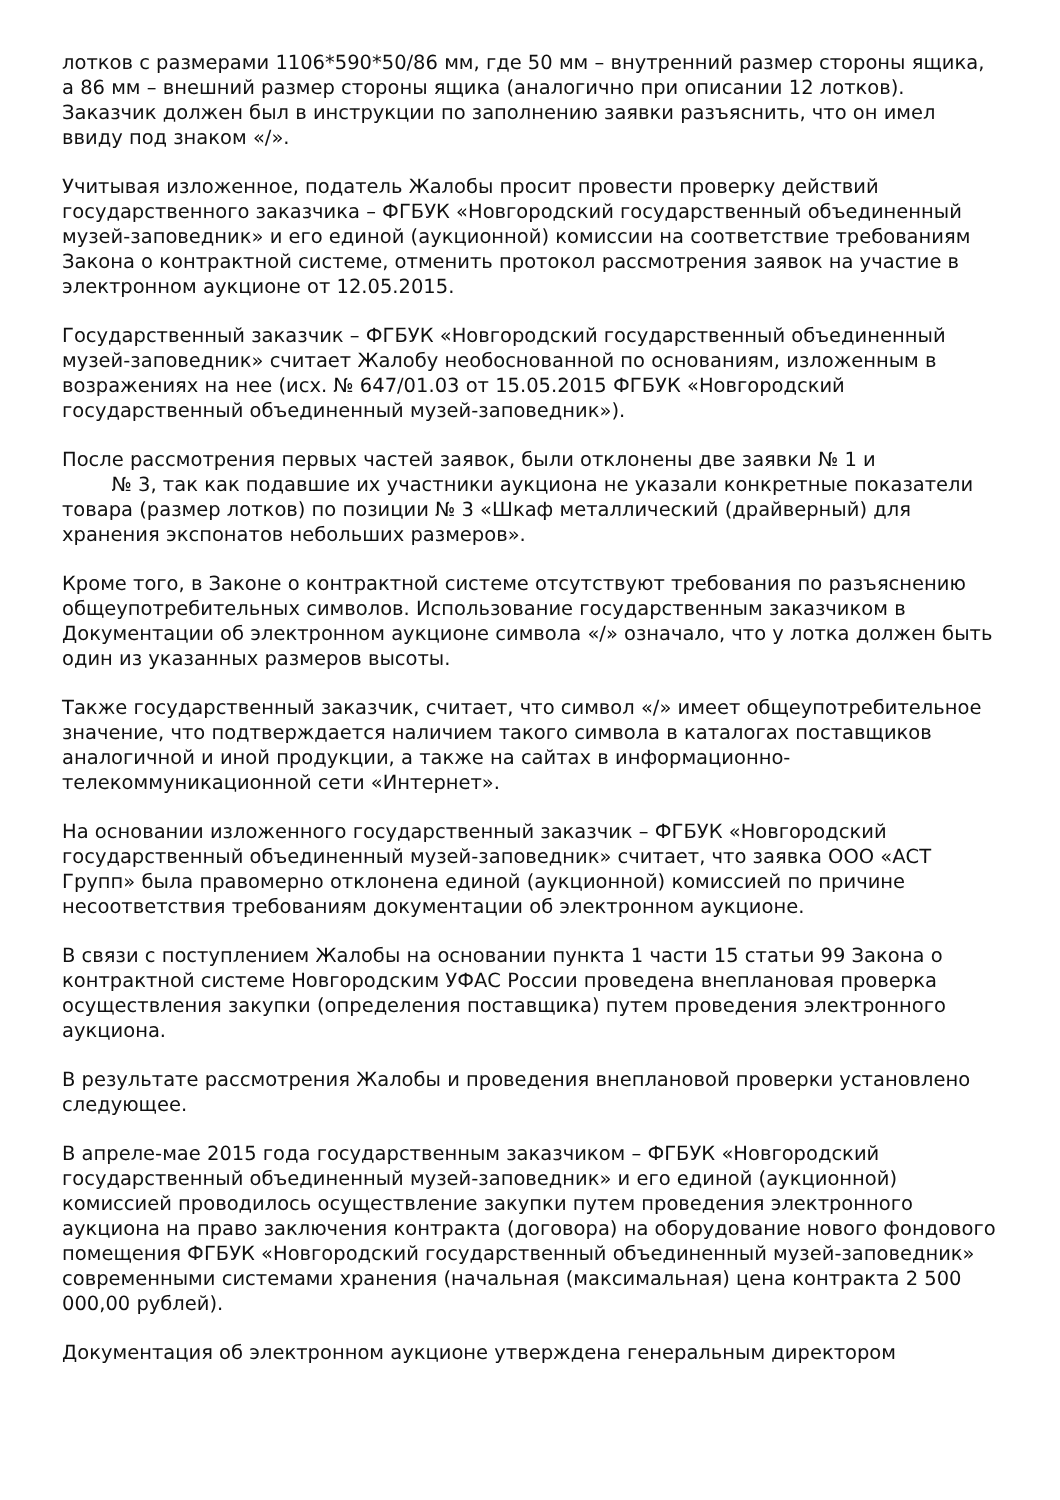лотков с размерами 1106*590*50/86 мм, где 50 мм – внутренний размер стороны ящика, а 86 мм – внешний размер стороны ящика (аналогично при описании 12 лотков). Заказчик должен был в инструкции по заполнению заявки разъяснить, что он имел ввиду под знаком «/».
Учитывая изложенное, податель Жалобы просит провести проверку действий государственного заказчика – ФГБУК «Новгородский государственный объединенный музей-заповедник» и его единой (аукционной) комиссии на соответствие требованиям Закона о контрактной системе, отменить протокол рассмотрения заявок на участие в электронном аукционе от 12.05.2015.
Государственный заказчик – ФГБУК «Новгородский государственный объединенный музей-заповедник» считает Жалобу необоснованной по основаниям, изложенным в возражениях на нее (исх. № 647/01.03 от 15.05.2015 ФГБУК «Новгородский государственный объединенный музей-заповедник»).
После рассмотрения первых частей заявок, были отклонены две заявки № 1 и
№ 3, так как подавшие их участники аукциона не указали конкретные показатели товара (размер лотков) по позиции № 3 «Шкаф металлический (драйверный) для хранения экспонатов небольших размеров».
Кроме того, в Законе о контрактной системе отсутствуют требования по разъяснению общеупотребительных символов. Использование государственным заказчиком в Документации об электронном аукционе символа «/» означало, что у лотка должен быть один из указанных размеров высоты.
Также государственный заказчик, считает, что символ «/» имеет общеупотребительное значение, что подтверждается наличием такого символа в каталогах поставщиков аналогичной и иной продукции, а также на сайтах в информационно-телекоммуникационной сети «Интернет».
На основании изложенного государственный заказчик – ФГБУК «Новгородский государственный объединенный музей-заповедник» считает, что заявка ООО «АСТ Групп» была правомерно отклонена единой (аукционной) комиссией по причине несоответствия требованиям документации об электронном аукционе.
В связи с поступлением Жалобы на основании пункта 1 части 15 статьи 99 Закона о контрактной системе Новгородским УФАС России проведена внеплановая проверка осуществления закупки (определения поставщика) путем проведения электронного аукциона.
В результате рассмотрения Жалобы и проведения внеплановой проверки установлено следующее.
В апреле-мае 2015 года государственным заказчиком – ФГБУК «Новгородский государственный объединенный музей-заповедник» и его единой (аукционной) комиссией проводилось осуществление закупки путем проведения электронного аукциона на право заключения контракта (договора) на оборудование нового фондового помещения ФГБУК «Новгородский государственный объединенный музей-заповедник» современными системами хранения (начальная (максимальная) цена контракта 2 500 000,00 рублей).
Документация об электронном аукционе утверждена генеральным директором